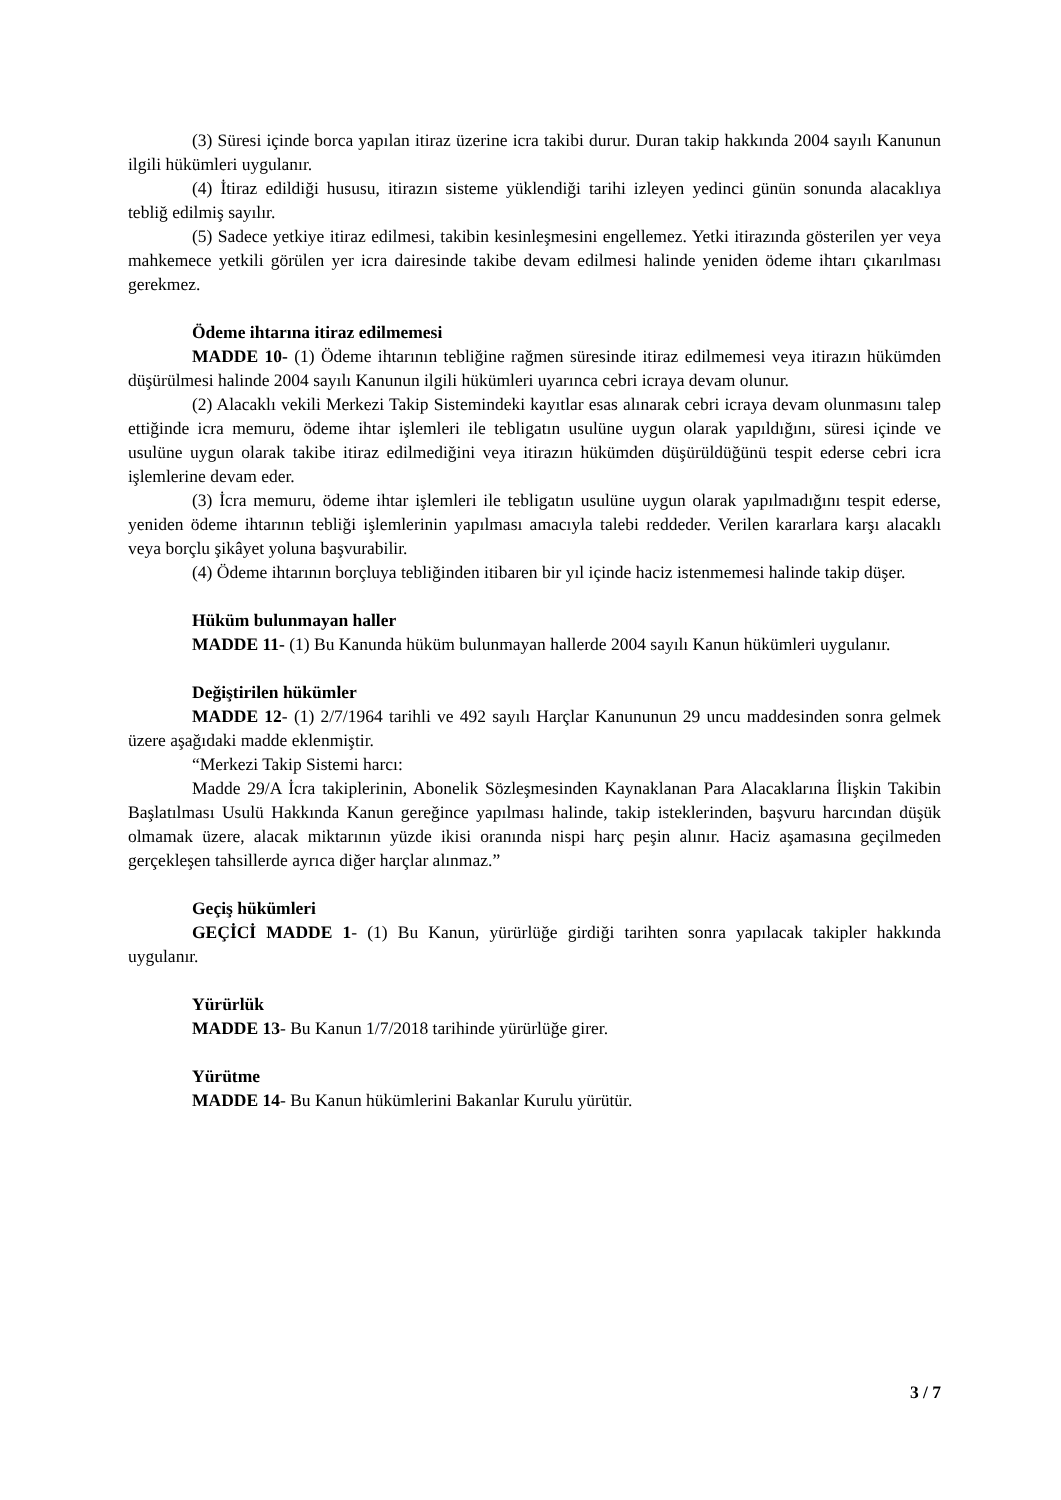(3) Süresi içinde borca yapılan itiraz üzerine icra takibi durur. Duran takip hakkında 2004 sayılı Kanunun ilgili hükümleri uygulanır.
(4) İtiraz edildiği hususu, itirazın sisteme yüklendiği tarihi izleyen yedinci günün sonunda alacaklıya tebliğ edilmiş sayılır.
(5) Sadece yetkiye itiraz edilmesi, takibin kesinleşmesini engellemez. Yetki itirazında gösterilen yer veya mahkemece yetkili görülen yer icra dairesinde takibe devam edilmesi halinde yeniden ödeme ihtarı çıkarılması gerekmez.
Ödeme ihtarına itiraz edilmemesi
MADDE 10- (1) Ödeme ihtarının tebliğine rağmen süresinde itiraz edilmemesi veya itirazın hükümden düşürülmesi halinde 2004 sayılı Kanunun ilgili hükümleri uyarınca cebri icraya devam olunur.
(2) Alacaklı vekili Merkezi Takip Sistemindeki kayıtlar esas alınarak cebri icraya devam olunmasını talep ettiğinde icra memuru, ödeme ihtar işlemleri ile tebligatın usulüne uygun olarak yapıldığını, süresi içinde ve usulüne uygun olarak takibe itiraz edilmediğini veya itirazın hükümden düşürüldüğünü tespit ederse cebri icra işlemlerine devam eder.
(3) İcra memuru, ödeme ihtar işlemleri ile tebligatın usulüne uygun olarak yapılmadığını tespit ederse, yeniden ödeme ihtarının tebliği işlemlerinin yapılması amacıyla talebi reddeder. Verilen kararlara karşı alacaklı veya borçlu şikâyet yoluna başvurabilir.
(4) Ödeme ihtarının borçluya tebliğinden itibaren bir yıl içinde haciz istenmemesi halinde takip düşer.
Hüküm bulunmayan haller
MADDE 11- (1) Bu Kanunda hüküm bulunmayan hallerde 2004 sayılı Kanun hükümleri uygulanır.
Değiştirilen hükümler
MADDE 12- (1) 2/7/1964 tarihli ve 492 sayılı Harçlar Kanununun 29 uncu maddesinden sonra gelmek üzere aşağıdaki madde eklenmiştir.
“Merkezi Takip Sistemi harcı:
Madde 29/A İcra takiplerinin, Abonelik Sözleşmesinden Kaynaklanan Para Alacaklarına İlişkin Takibin Başlatılması Usulü Hakkında Kanun gereğince yapılması halinde, takip isteklerinden, başvuru harcından düşük olmamak üzere, alacak miktarının yüzde ikisi oranında nispi harç peşin alınır. Haciz aşamasına geçilmeden gerçekleşen tahsillerde ayrıca diğer harçlar alınmaz.”
Geçiş hükümleri
GEÇİCİ MADDE 1- (1) Bu Kanun, yürürlüğe girdiği tarihten sonra yapılacak takipler hakkında uygulanır.
Yürürlük
MADDE 13- Bu Kanun 1/7/2018 tarihinde yürürlüğe girer.
Yürütme
MADDE 14- Bu Kanun hükümlerini Bakanlar Kurulu yürütür.
3 / 7